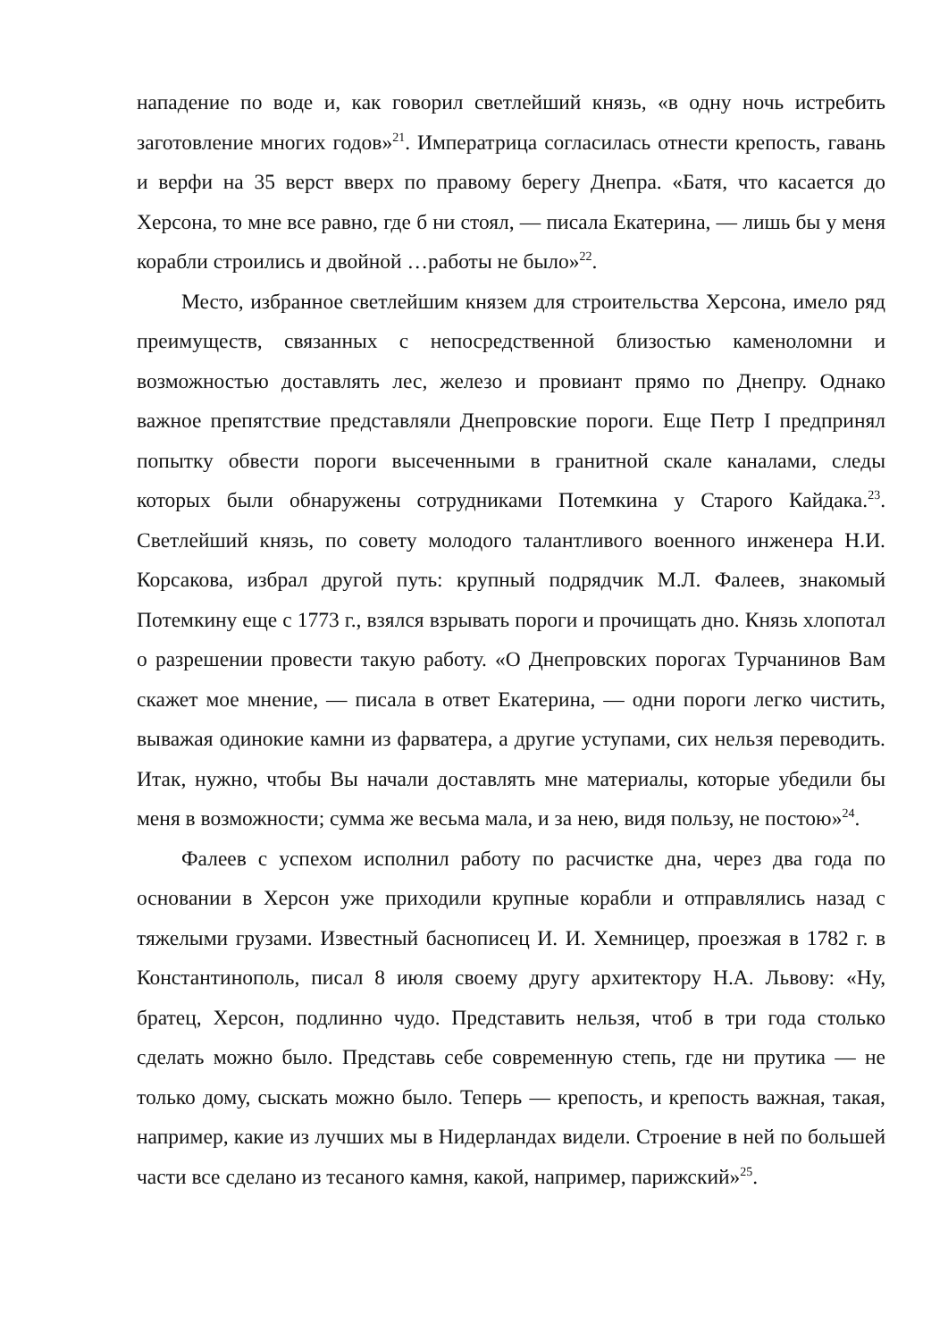нападение по воде и, как говорил светлейший князь, «в одну ночь истребить заготовление многих годов»<sup>21</sup>. Императрица согласилась отнести крепость, гавань и верфи на 35 верст вверх по правому берегу Днепра. «Батя, что касается до Херсона, то мне все равно, где б ни стоял, — писала Екатерина, — лишь бы у меня корабли строились и двойной …работы не было»<sup>22</sup>.
Место, избранное светлейшим князем для строительства Херсона, имело ряд преимуществ, связанных с непосредственной близостью каменоломни и возможностью доставлять лес, железо и провиант прямо по Днепру. Однако важное препятствие представляли Днепровские пороги. Еще Петр I предпринял попытку обвести пороги высеченными в гранитной скале каналами, следы которых были обнаружены сотрудниками Потемкина у Старого Кайдака.<sup>23</sup>. Светлейший князь, по совету молодого талантливого военного инженера Н.И. Корсакова, избрал другой путь: крупный подрядчик М.Л. Фалеев, знакомый Потемкину еще с 1773 г., взялся взрывать пороги и прочищать дно. Князь хлопотал о разрешении провести такую работу. «О Днепровских порогах Турчанинов Вам скажет мое мнение, — писала в ответ Екатерина, — одни пороги легко чистить, выважая одинокие камни из фарватера, а другие уступами, сих нельзя переводить. Итак, нужно, чтобы Вы начали доставлять мне материалы, которые убедили бы меня в возможности; сумма же весьма мала, и за нею, видя пользу, не постою»<sup>24</sup>.
Фалеев с успехом исполнил работу по расчистке дна, через два года по основании в Херсон уже приходили крупные корабли и отправлялись назад с тяжелыми грузами. Известный баснописец И. И. Хемницер, проезжая в 1782 г. в Константинополь, писал 8 июля своему другу архитектору Н.А. Львову: «Ну, братец, Херсон, подлинно чудо. Представить нельзя, чтоб в три года столько сделать можно было. Представь себе современную степь, где ни прутика — не только дому, сыскать можно было. Теперь — крепость, и крепость важная, такая, например, какие из лучших мы в Нидерландах видели. Строение в ней по большей части все сделано из тесаного камня, какой, например, парижский»<sup>25</sup>.